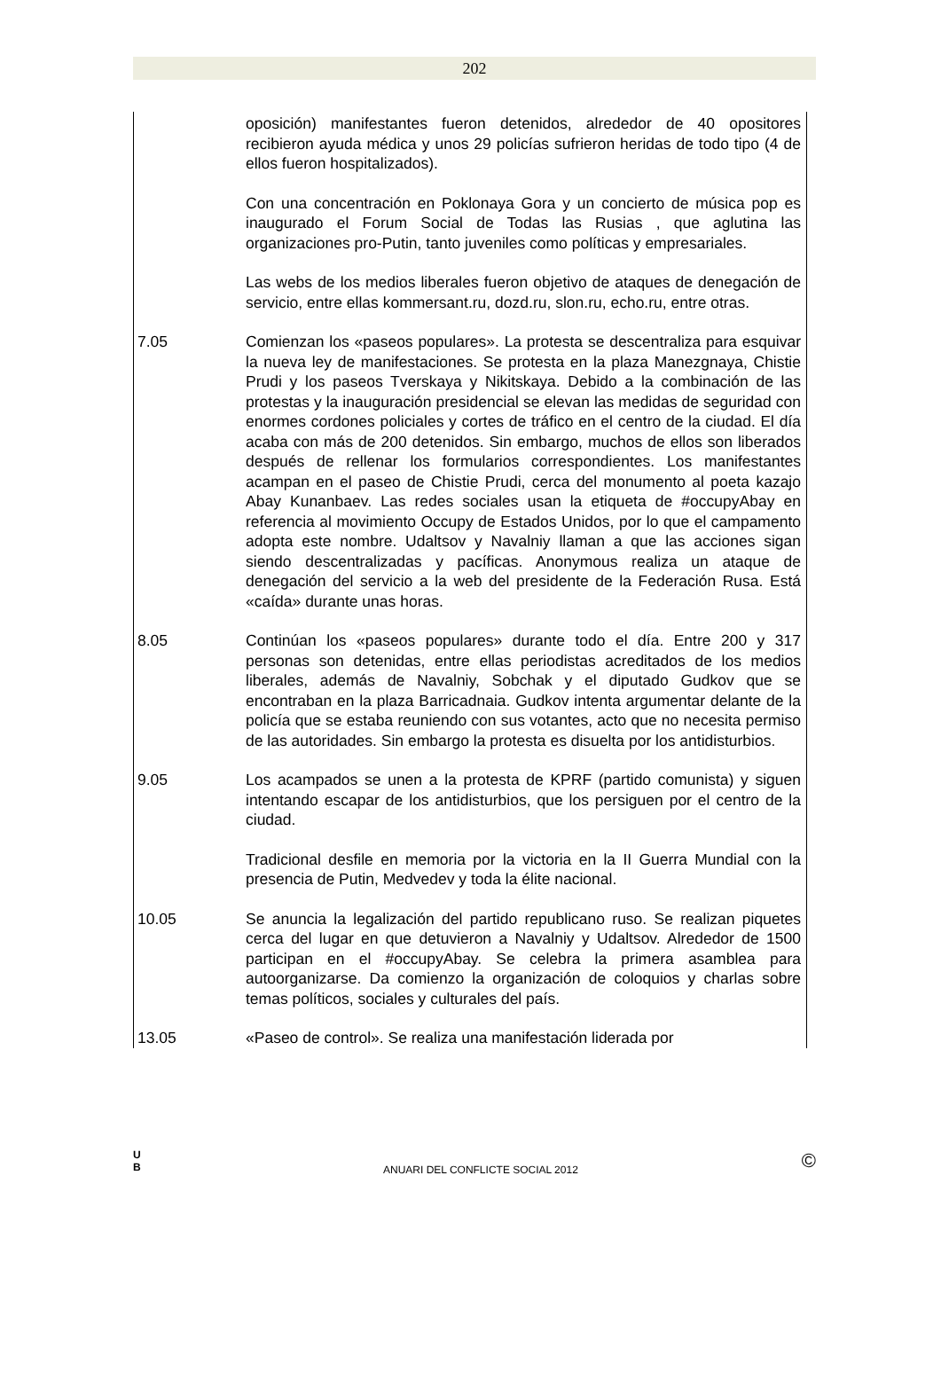202
oposición) manifestantes fueron detenidos, alrededor de 40 opositores recibieron ayuda médica y unos 29 policías sufrieron heridas de todo tipo (4 de ellos fueron hospitalizados).
Con una concentración en Poklonaya Gora y un concierto de música pop es inaugurado el Forum Social de Todas las Rusias , que aglutina las organizaciones pro-Putin, tanto juveniles como políticas y empresariales.
Las webs de los medios liberales fueron objetivo de ataques de denegación de servicio, entre ellas kommersant.ru, dozd.ru, slon.ru, echo.ru, entre otras.
7.05 Comienzan los «paseos populares». La protesta se descentraliza para esquivar la nueva ley de manifestaciones. Se protesta en la plaza Manezgnaya, Chistie Prudi y los paseos Tverskaya y Nikitskaya. Debido a la combinación de las protestas y la inauguración presidencial se elevan las medidas de seguridad con enormes cordones policiales y cortes de tráfico en el centro de la ciudad. El día acaba con más de 200 detenidos. Sin embargo, muchos de ellos son liberados después de rellenar los formularios correspondientes. Los manifestantes acampan en el paseo de Chistie Prudi, cerca del monumento al poeta kazajo Abay Kunanbaev. Las redes sociales usan la etiqueta de #occupyAbay en referencia al movimiento Occupy de Estados Unidos, por lo que el campamento adopta este nombre. Udaltsov y Navalniy llaman a que las acciones sigan siendo descentralizadas y pacíficas. Anonymous realiza un ataque de denegación del servicio a la web del presidente de la Federación Rusa. Está «caída» durante unas horas.
8.05 Continúan los «paseos populares» durante todo el día. Entre 200 y 317 personas son detenidas, entre ellas periodistas acreditados de los medios liberales, además de Navalniy, Sobchak y el diputado Gudkov que se encontraban en la plaza Barricadnaia. Gudkov intenta argumentar delante de la policía que se estaba reuniendo con sus votantes, acto que no necesita permiso de las autoridades. Sin embargo la protesta es disuelta por los antidisturbios.
9.05 Los acampados se unen a la protesta de KPRF (partido comunista) y siguen intentando escapar de los antidisturbios, que los persiguen por el centro de la ciudad.
Tradicional desfile en memoria por la victoria en la II Guerra Mundial con la presencia de Putin, Medvedev y toda la élite nacional.
10.05 Se anuncia la legalización del partido republicano ruso. Se realizan piquetes cerca del lugar en que detuvieron a Navalniy y Udaltsov. Alrededor de 1500 participan en el #occupyAbay. Se celebra la primera asamblea para autoorganizarse. Da comienzo la organización de coloquios y charlas sobre temas políticos, sociales y culturales del país.
13.05 «Paseo de control». Se realiza una manifestación liderada por
U
B
ANUARI DEL CONFLICTE SOCIAL 2012
©